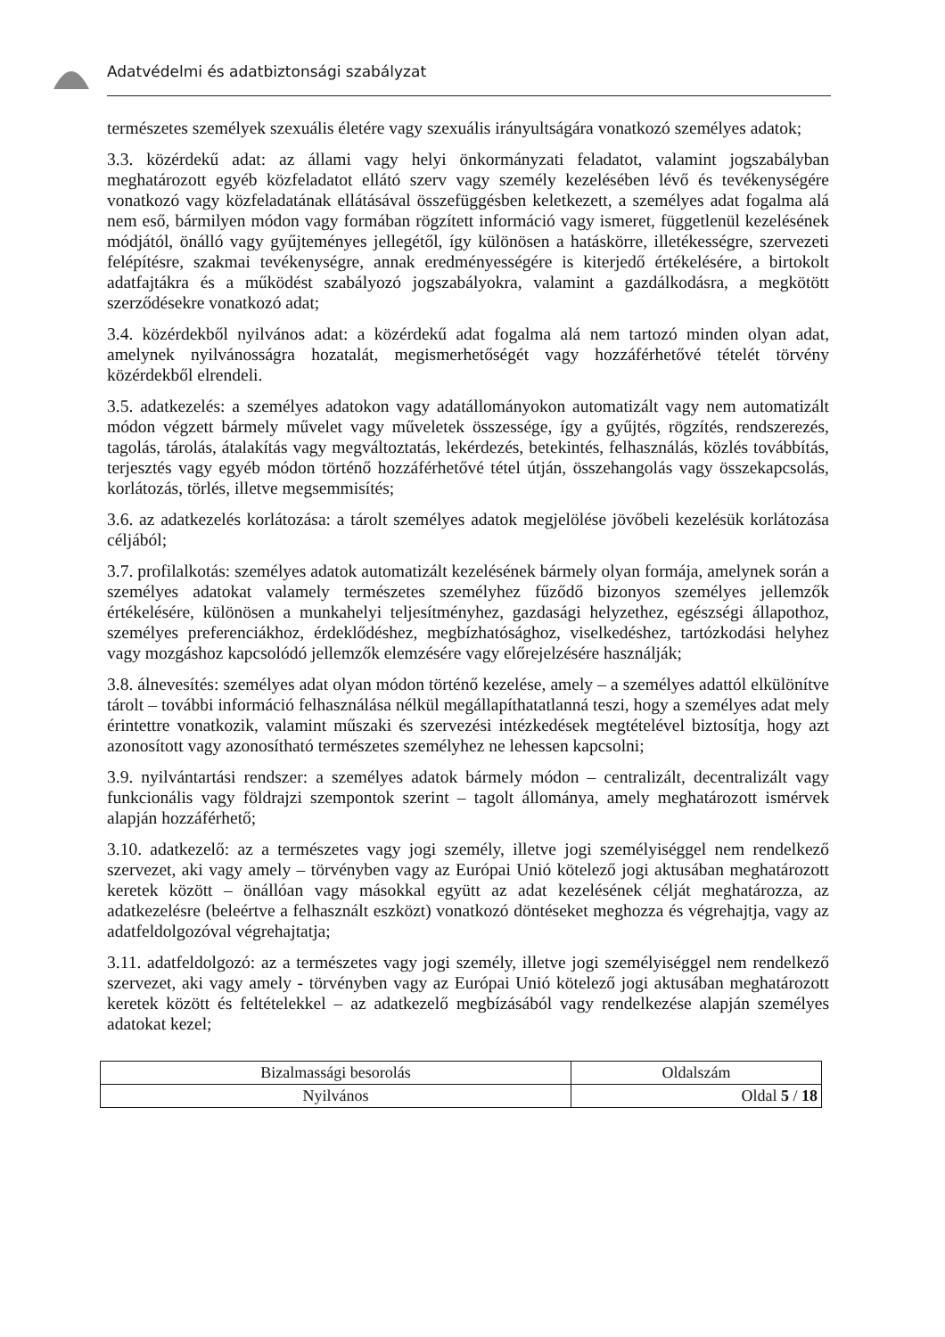Adatvédelmi és adatbiztonsági szabályzat
természetes személyek szexuális életére vagy szexuális irányultságára vonatkozó személyes adatok;
3.3. közérdekű adat: az állami vagy helyi önkormányzati feladatot, valamint jogszabályban meghatározott egyéb közfeladatot ellátó szerv vagy személy kezelésében lévő és tevékenységére vonatkozó vagy közfeladatának ellátásával összefüggésben keletkezett, a személyes adat fogalma alá nem eső, bármilyen módon vagy formában rögzített információ vagy ismeret, függetlenül kezelésének módjától, önálló vagy gyűjteményes jellegétől, így különösen a hatáskörre, illetékességre, szervezeti felépítésre, szakmai tevékenységre, annak eredményességére is kiterjedő értékelésére, a birtokolt adatfajtákra és a működést szabályozó jogszabályokra, valamint a gazdálkodásra, a megkötött szerződésekre vonatkozó adat;
3.4. közérdekből nyilvános adat: a közérdekű adat fogalma alá nem tartozó minden olyan adat, amelynek nyilvánosságra hozatalát, megismerhetőségét vagy hozzáférhetővé tételét törvény közérdekből elrendeli.
3.5. adatkezelés: a személyes adatokon vagy adatállományokon automatizált vagy nem automatizált módon végzett bármely művelet vagy műveletek összessége, így a gyűjtés, rögzítés, rendszerezés, tagolás, tárolás, átalakítás vagy megváltoztatás, lekérdezés, betekintés, felhasználás, közlés továbbítás, terjesztés vagy egyéb módon történő hozzáférhetővé tétel útján, összehangolás vagy összekapcsolás, korlátozás, törlés, illetve megsemmisítés;
3.6. az adatkezelés korlátozása: a tárolt személyes adatok megjelölése jövőbeli kezelésük korlátozása céljából;
3.7. profilalkotás: személyes adatok automatizált kezelésének bármely olyan formája, amelynek során a személyes adatokat valamely természetes személyhez fűződő bizonyos személyes jellemzők értékelésére, különösen a munkahelyi teljesítményhez, gazdasági helyzethez, egészségi állapothoz, személyes preferenciákhoz, érdeklődéshez, megbízhatósághoz, viselkedéshez, tartózkodási helyhez vagy mozgáshoz kapcsolódó jellemzők elemzésére vagy előrejelzésére használják;
3.8. álnevesítés: személyes adat olyan módon történő kezelése, amely – a személyes adattól elkülönítve tárolt – további információ felhasználása nélkül megállapíthatatlanná teszi, hogy a személyes adat mely érintettre vonatkozik, valamint műszaki és szervezési intézkedések megtételével biztosítja, hogy azt azonosított vagy azonosítható természetes személyhez ne lehessen kapcsolni;
3.9. nyilvántartási rendszer: a személyes adatok bármely módon – centralizált, decentralizált vagy funkcionális vagy földrajzi szempontok szerint – tagolt állománya, amely meghatározott ismérvek alapján hozzáférhető;
3.10. adatkezelő: az a természetes vagy jogi személy, illetve jogi személyiséggel nem rendelkező szervezet, aki vagy amely – törvényben vagy az Európai Unió kötelező jogi aktusában meghatározott keretek között – önállóan vagy másokkal együtt az adat kezelésének célját meghatározza, az adatkezelésre (beleértve a felhasznált eszközt) vonatkozó döntéseket meghozza és végrehajtja, vagy az adatfeldolgozóval végrehajtatja;
3.11. adatfeldolgozó: az a természetes vagy jogi személy, illetve jogi személyiséggel nem rendelkező szervezet, aki vagy amely - törvényben vagy az Európai Unió kötelező jogi aktusában meghatározott keretek között és feltételekkel – az adatkezelő megbízásából vagy rendelkezése alapján személyes adatokat kezel;
| Bizalmassági besorolás | Oldalszám |
| --- | --- |
| Nyilvános | Oldal 5 / 18 |